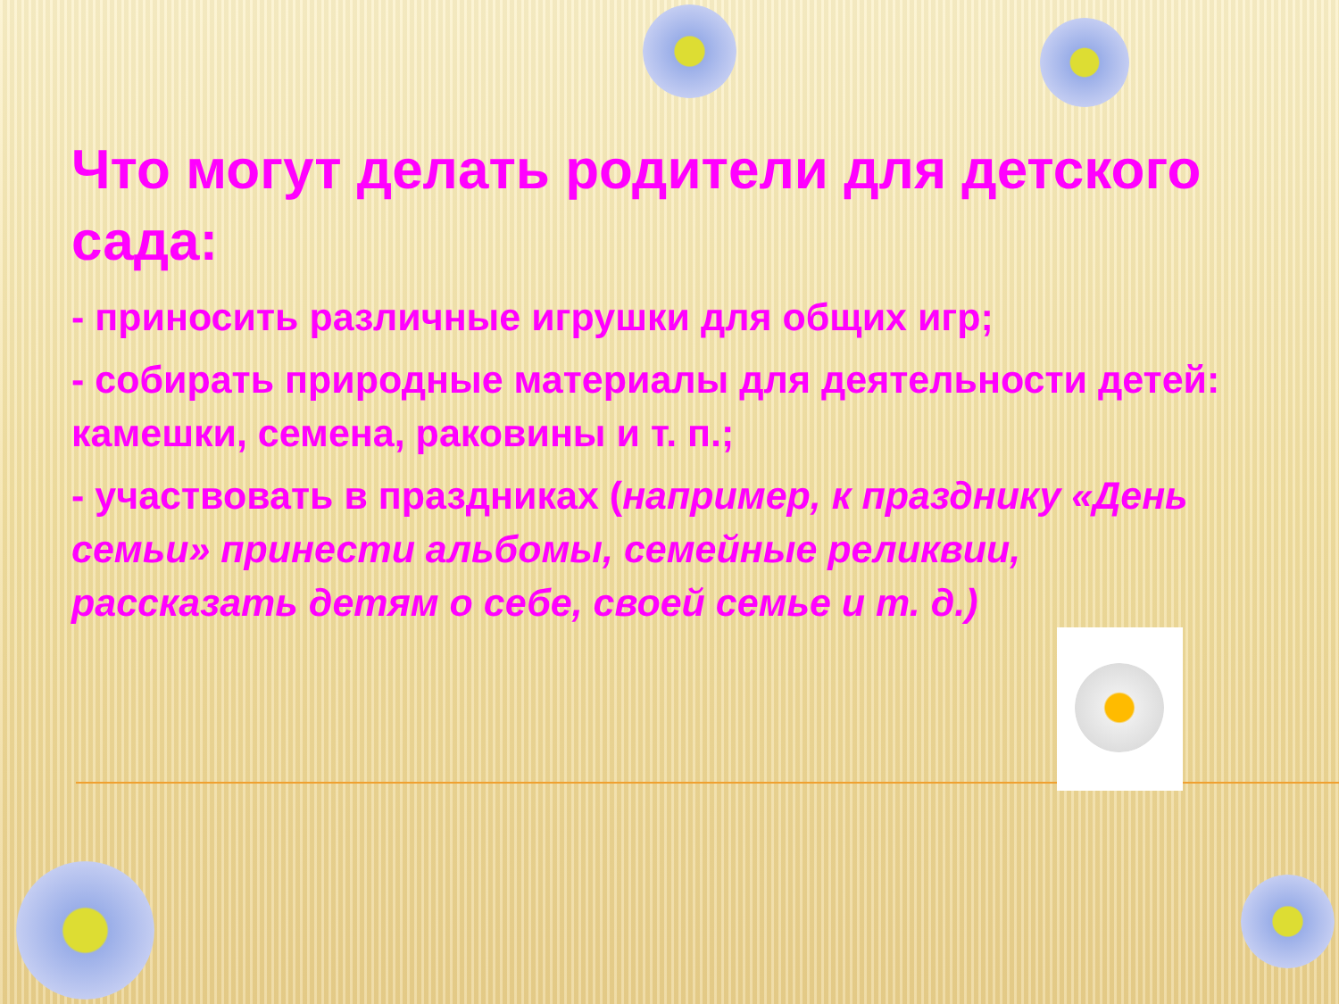Что могут делать родители для детского сада:
- приносить различные игрушки для общих игр;
- собирать природные материалы для деятельности детей: камешки, семена, раковины и т. п.;
- участвовать в праздниках (например, к празднику «День семьи» принести альбомы, семейные реликвии, рассказать детям о себе, своей семье и т. д.)